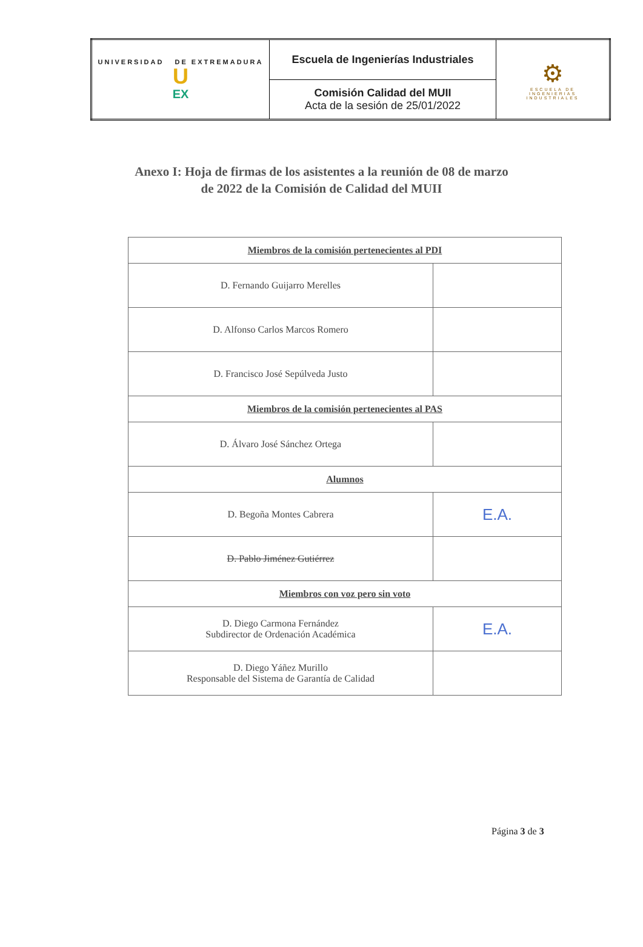| UNIVERSIDAD DE EXTREMADURA U EX | Escuela de Ingenierías Industriales | ⚙ ESCUELA DE INGENIERIAS INDUSTRIALES |
| | Comisión Calidad del MUII Acta de la sesión de 25/01/2022 | |
Anexo I: Hoja de firmas de los asistentes a la reunión de 08 de marzo
de 2022 de la Comisión de Calidad del MUII
| Miembros de la comisión pertenecientes al PDI | |
| D. Fernando Guijarro Merelles | |
| D. Alfonso Carlos Marcos Romero | |
| D. Francisco José Sepúlveda Justo | |
| Miembros de la comisión pertenecientes al PAS | |
| D. Álvaro José Sánchez Ortega | |
| Alumnos | |
| D. Begoña Montes Cabrera | E.A. |
| D. Pablo Jiménez Gutiérrez | |
| Miembros con voz pero sin voto | |
| D. Diego Carmona Fernández Subdirector de Ordenación Académica | E.A. |
| D. Diego Yáñez Murillo Responsable del Sistema de Garantía de Calidad | |
Página 3 de 3